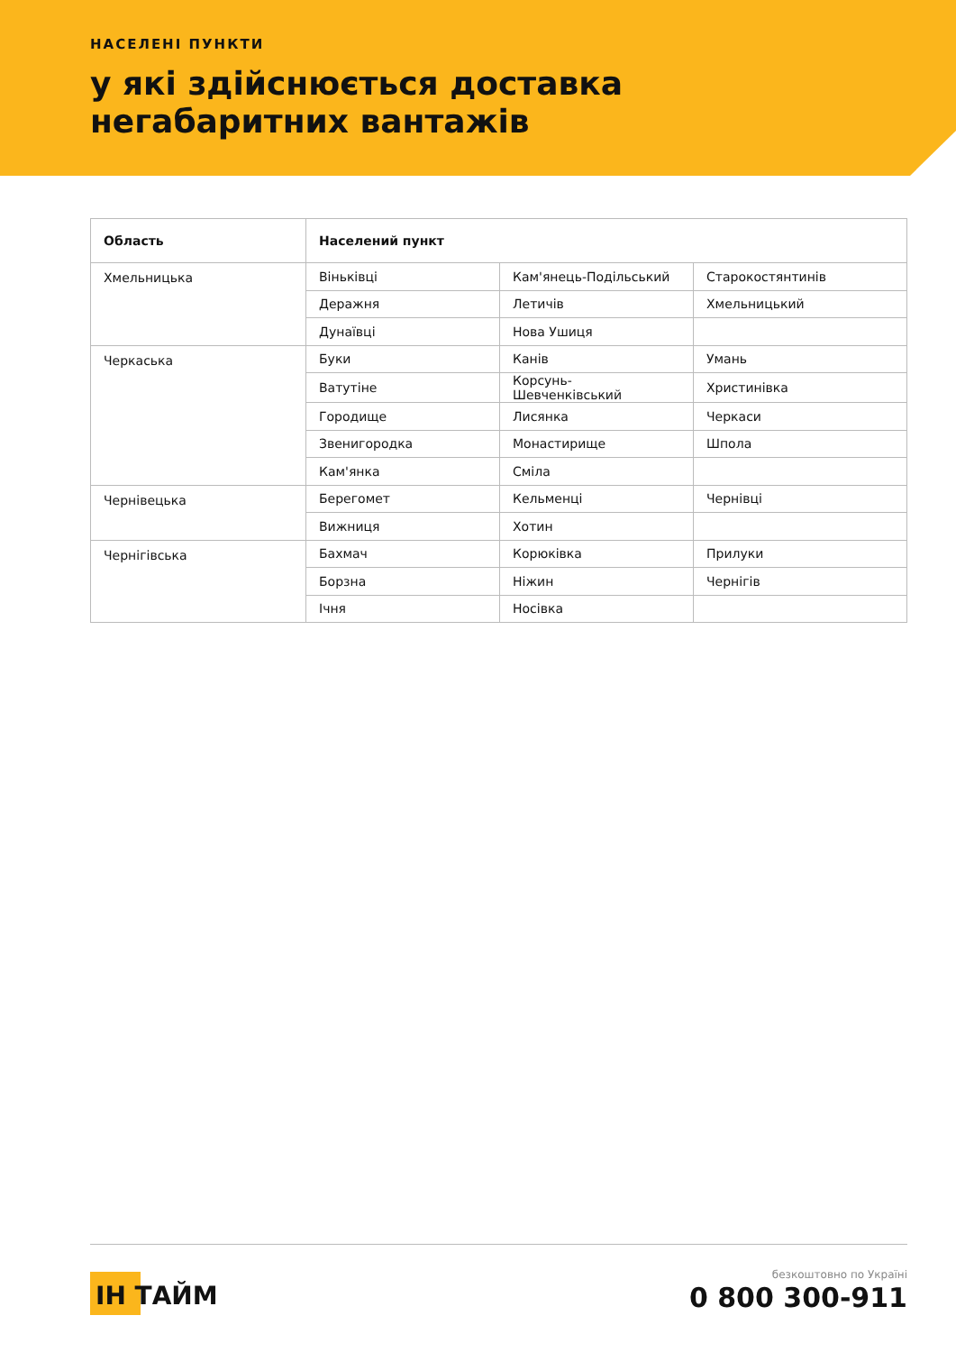НАСЕЛЕНІ ПУНКТИ
у які здійснюється доставка
негабаритних вантажів
| Область | Населений пункт | | |
| --- | --- | --- | --- |
| Хмельницька | Віньківці | Кам'янець-Подільський | Старокостянтинів |
| | Деражня | Летичів | Хмельницький |
| | Дунаївці | Нова Ушиця | |
| Черкаська | Буки | Канів | Умань |
| | Ватутіне | Корсунь-Шевченківський | Христинівка |
| | Городище | Лисянка | Черкаси |
| | Звенигородка | Монастирище | Шпола |
| | Кам'янка | Сміла | |
| Чернівецька | Берегомет | Кельменці | Чернівці |
| | Вижниця | Хотин | |
| Чернігівська | Бахмач | Корюківка | Прилуки |
| | Борзна | Ніжин | Чернігів |
| | Ічня | Носівка | |
ІН ТАЙМ
безкоштовно по Україні
0 800 300-911